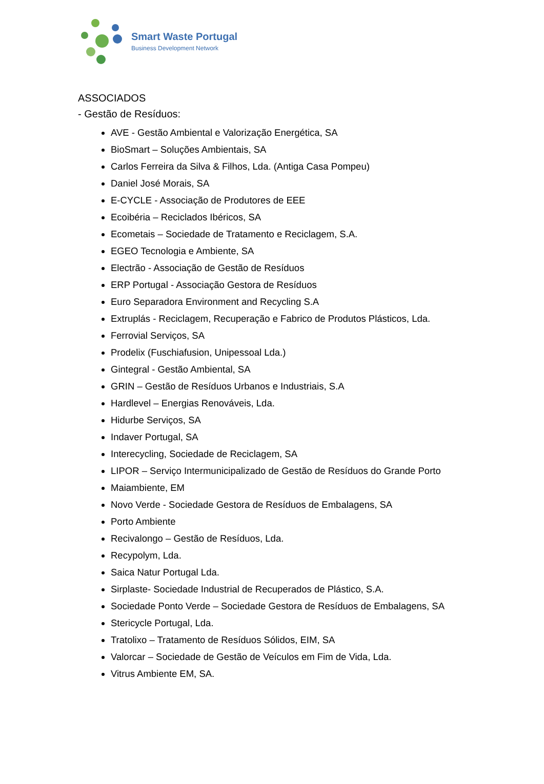Smart Waste Portugal
Business Development Network
ASSOCIADOS
- Gestão de Resíduos:
AVE - Gestão Ambiental e Valorização Energética, SA
BioSmart – Soluções Ambientais, SA
Carlos Ferreira da Silva & Filhos, Lda. (Antiga Casa Pompeu)
Daniel José Morais, SA
E-CYCLE - Associação de Produtores de EEE
Ecoibéria – Reciclados Ibéricos, SA
Ecometais – Sociedade de Tratamento e Reciclagem, S.A.
EGEO Tecnologia e Ambiente, SA
Electrão - Associação de Gestão de Resíduos
ERP Portugal - Associação Gestora de Resíduos
Euro Separadora Environment and Recycling S.A
Extruplás - Reciclagem, Recuperação e Fabrico de Produtos Plásticos, Lda.
Ferrovial Serviços, SA
Prodelix (Fuschiafusion, Unipessoal Lda.)
Gintegral - Gestão Ambiental, SA
GRIN – Gestão de Resíduos Urbanos e Industriais, S.A
Hardlevel – Energias Renováveis, Lda.
Hidurbe Serviços, SA
Indaver Portugal, SA
Interecycling, Sociedade de Reciclagem, SA
LIPOR – Serviço Intermunicipalizado de Gestão de Resíduos do Grande Porto
Maiambiente, EM
Novo Verde - Sociedade Gestora de Resíduos de Embalagens, SA
Porto Ambiente
Recivalongo – Gestão de Resíduos, Lda.
Recypolym, Lda.
Saica Natur Portugal Lda.
Sirplaste- Sociedade Industrial de Recuperados de Plástico, S.A.
Sociedade Ponto Verde – Sociedade Gestora de Resíduos de Embalagens, SA
Stericycle Portugal, Lda.
Tratolixo – Tratamento de Resíduos Sólidos, EIM, SA
Valorcar – Sociedade de Gestão de Veículos em Fim de Vida, Lda.
Vitrus Ambiente EM, SA.